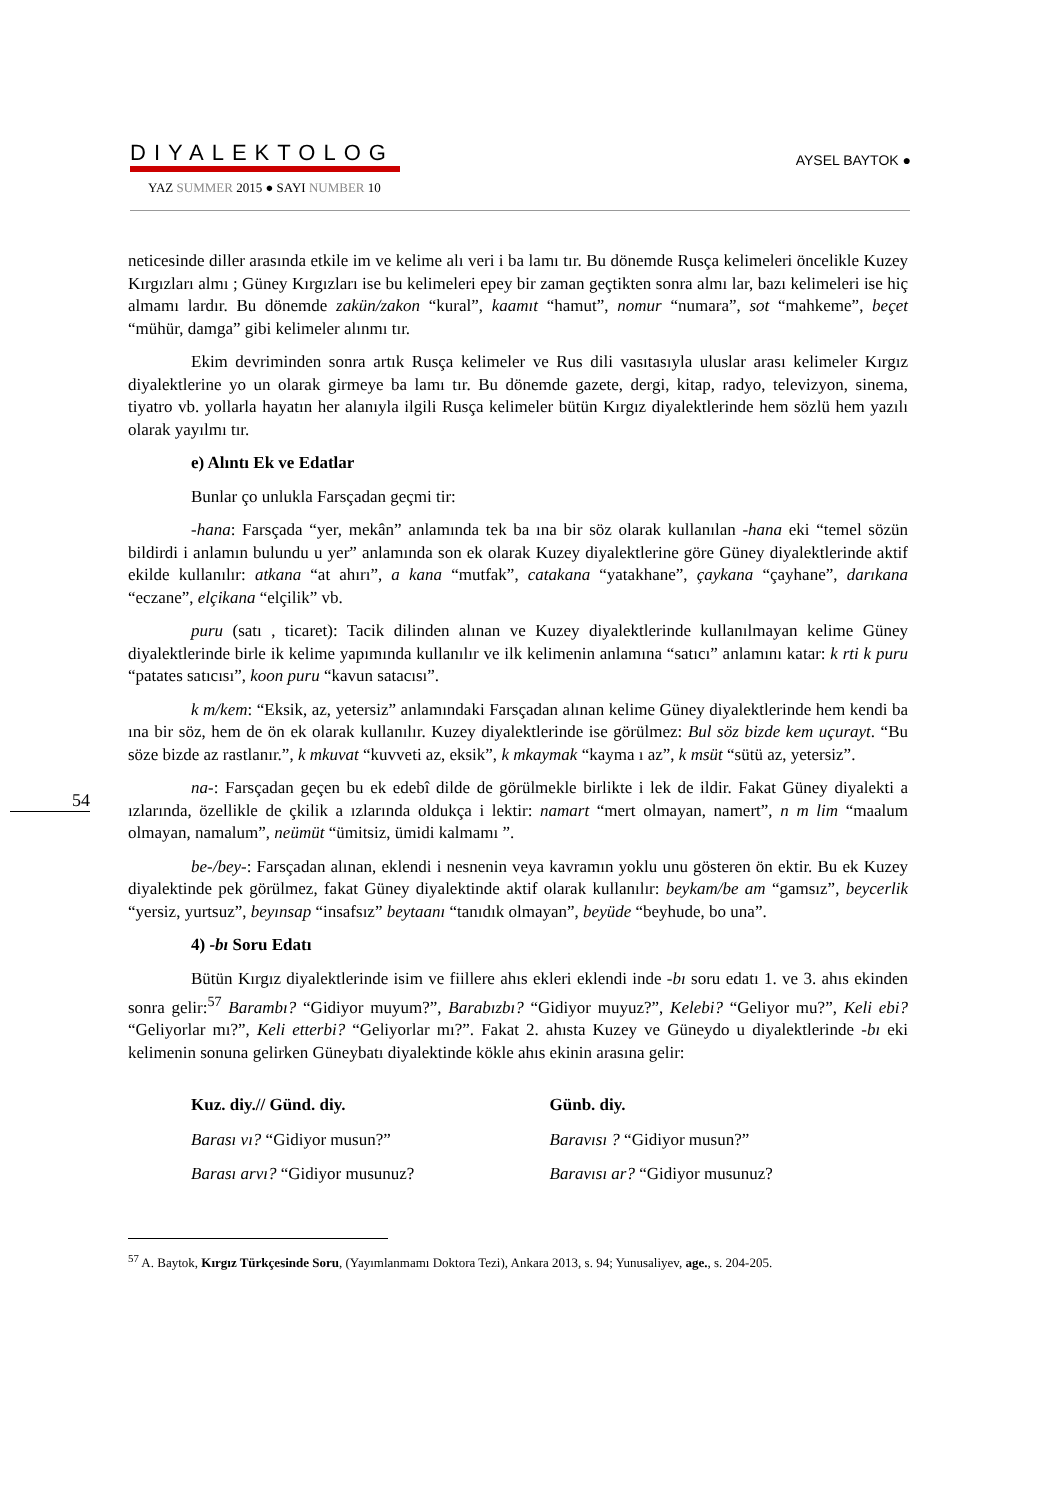DIYALEKTOLOG
YAZ SUMMER 2015 ● SAYI NUMBER 10
AYSEL BAYTOK ●
54
neticesinde diller arasında etkile im ve kelime alı veri i ba lamı tır. Bu dönemde Rusça kelimeleri öncelikle Kuzey Kırgızları almı ; Güney Kırgızları ise bu kelimeleri epey bir zaman geçtikten sonra almı lar, bazı kelimeleri ise hiç almamı lardır. Bu dönemde zakün/zakon “kural”, kaamıt “hamut”, nomur “numara”, sot “mahkeme”, beçet “mühür, damga” gibi kelimeler alınmı tır.
Ekim devriminden sonra artık Rusça kelimeler ve Rus dili vasıtasıyla uluslar arası kelimeler Kırgız diyalektlerine yo un olarak girmeye ba lamı tır. Bu dönemde gazete, dergi, kitap, radyo, televizyon, sinema, tiyatro vb. yollarla hayatın her alanıyla ilgili Rusça kelimeler bütün Kırgız diyalektlerinde hem sözlü hem yazılı olarak yayılmı tır.
e) Alıntı Ek ve Edatlar
Bunlar ço unlukla Farsçadan geçmi tir:
-hana: Farsçada “yer, mekân” anlamında tek ba ına bir söz olarak kullanılan -hana eki “temel sözün bildirdi i anlamın bulundu u yer” anlamında son ek olarak Kuzey diyalektlerine göre Güney diyalektlerinde aktif ekilde kullanılır: atkana “at ahırı”, a kana “mutfak”, catakana “yatakhane”, çaykana “çayhane”, darıkana “eczane”, elçikana “elçilik” vb.
puru (satı , ticaret): Tacik dilinden alınan ve Kuzey diyalektlerinde kullanılmayan kelime Güney diyalektlerinde birle ik kelime yapımında kullanılır ve ilk kelimenin anlamına “satıcı” anlamını katar: k rti k puru “patates satıcısı”, koon puru “kavun satacısı”.
k m/kem: “Eksik, az, yetersiz” anlamındaki Farsçadan alınan kelime Güney diyalektlerinde hem kendi ba ına bir söz, hem de ön ek olarak kullanılır. Kuzey diyalektlerinde ise görülmez: Bul söz bizde kem uçurayt. “Bu söze bizde az rastlanır.”, k mkuvat “kuvveti az, eksik”, k mkaymak “kayma ı az”, k msüt “sütü az, yetersiz”.
na-: Farsçadan geçen bu ek edebî dilde de görülmekle birlikte i lek de ildir. Fakat Güney diyalekti a ızlarında, özellikle de çkilik a ızlarında oldukça i lektir: namart “mert olmayan, namert”, n m lim “maalum olmayan, namalum”, neümüt “ümitsiz, ümidi kalmamı ”.
be-/bey-: Farsçadan alınan, eklendi i nesnenin veya kavramın yoklu unu gösteren ön ektir. Bu ek Kuzey diyalektinde pek görülmez, fakat Güney diyalektinde aktif olarak kullanılır: beykam/be am “gamsız”, beycerlik “yersiz, yurtsuz”, beyınsap “insafsız” beytaanı “tanıdık olmayan”, beyüde “beyhude, bo una”.
4) -bı Soru Edatı
Bütün Kırgız diyalektlerinde isim ve fiillere ahıs ekleri eklendi inde -bı soru edatı 1. ve 3. ahıs ekinden sonra gelir:<sup>57</sup> Barambı? “Gidiyor muyum?”, Barabızbı? “Gidiyor muyuz?”, Kelebi? “Geliyor mu?”, Keli ebi? “Geliyorlar mı?”, Keli etterbi? “Geliyorlar mı?”. Fakat 2. ahısta Kuzey ve Güneydo u diyalektlerinde -bı eki kelimenin sonuna gelirken Güneybatı diyalektinde kökle ahıs ekinin arasına gelir:
Kuz. diy.// Günd. diy.
Barası vı? “Gidiyor musun?”
Barası arvı? “Gidiyor musunuz?
Günb. diy.
Baravısı ? “Gidiyor musun?”
Baravısı ar? “Gidiyor musunuz?
<sup>57</sup> A. Baytok, Kırgız Türkçesinde Soru, (Yayımlanmamı Doktora Tezi), Ankara 2013, s. 94; Yunusaliyev, age., s. 204-205.